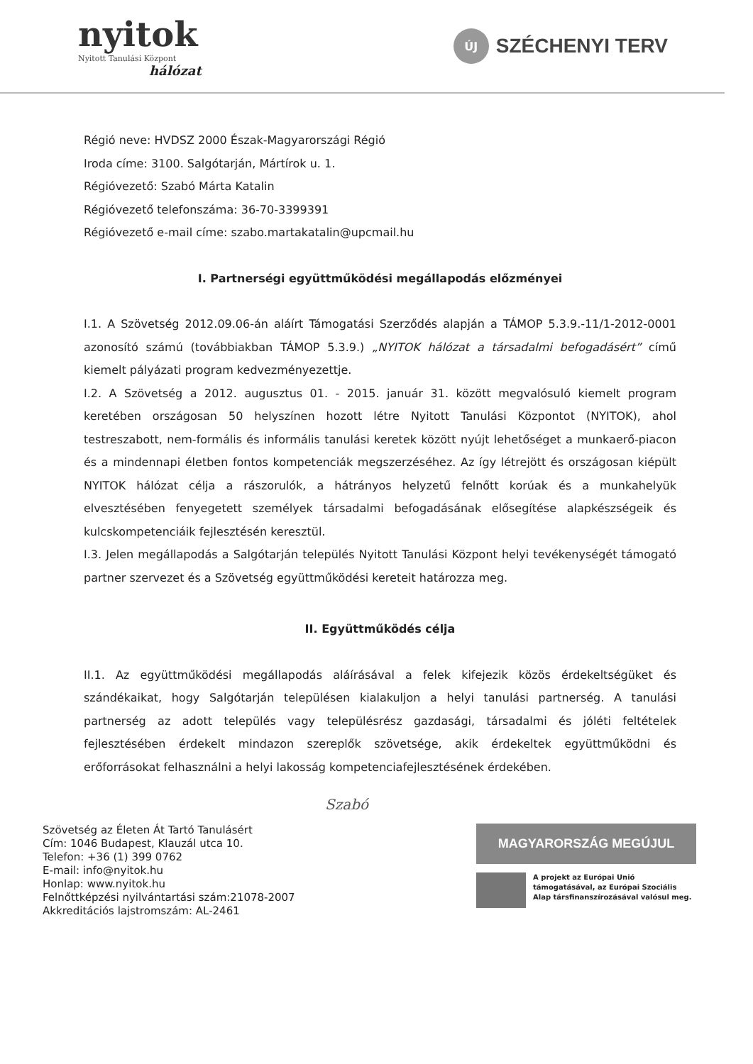nyitok
Nyitott Tanulási Központ
hálózat
ÚJ
SZÉCHENYI TERV
Régió neve: HVDSZ 2000 Észak-Magyarországi Régió
Iroda címe: 3100. Salgótarján, Mártírok u. 1.
Régióvezető: Szabó Márta Katalin
Régióvezető telefonszáma: 36-70-3399391
Régióvezető e-mail címe: szabo.martakatalin@upcmail.hu
I. Partnerségi együttműködési megállapodás előzményei
I.1. A Szövetség 2012.09.06-án aláírt Támogatási Szerződés alapján a TÁMOP 5.3.9.-11/1-2012-0001 azonosító számú (továbbiakban TÁMOP 5.3.9.) „NYITOK hálózat a társadalmi befogadásért” című kiemelt pályázati program kedvezményezettje.
I.2. A Szövetség a 2012. augusztus 01. - 2015. január 31. között megvalósuló kiemelt program keretében országosan 50 helyszínen hozott létre Nyitott Tanulási Központot (NYITOK), ahol testreszabott, nem-formális és informális tanulási keretek között nyújt lehetőséget a munkaerő-piacon és a mindennapi életben fontos kompetenciák megszerzéséhez. Az így létrejött és országosan kiépült NYITOK hálózat célja a rászorulók, a hátrányos helyzetű felnőtt korúak és a munkahelyük elvesztésében fenyegetett személyek társadalmi befogadásának elősegítése alapkészségeik és kulcskompetenciáik fejlesztésén keresztül.
I.3. Jelen megállapodás a Salgótarján település Nyitott Tanulási Központ helyi tevékenységét támogató partner szervezet és a Szövetség együttműködési kereteit határozza meg.
II. Együttműködés célja
II.1. Az együttműködési megállapodás aláírásával a felek kifejezik közös érdekeltségüket és szándékaikat, hogy Salgótarján településen kialakuljon a helyi tanulási partnerség. A tanulási partnerség az adott település vagy településrész gazdasági, társadalmi és jóléti feltételek fejlesztésében érdekelt mindazon szereplők szövetsége, akik érdekeltek együttműködni és erőforrásokat felhasználni a helyi lakosság kompetenciafejlesztésének érdekében.
Szabó
Szövetség az Életen Át Tartó Tanulásért
Cím: 1046 Budapest, Klauzál utca 10.
Telefon: +36 (1) 399 0762
E-mail: info@nyitok.hu
Honlap: www.nyitok.hu
Felnőttképzési nyilvántartási szám:21078-2007
Akkreditációs lajstromszám: AL-2461
MAGYARORSZÁG MEGÚJUL
A projekt az Európai Unió támogatásával, az Európai Szociális Alap társfinanszírozásával valósul meg.